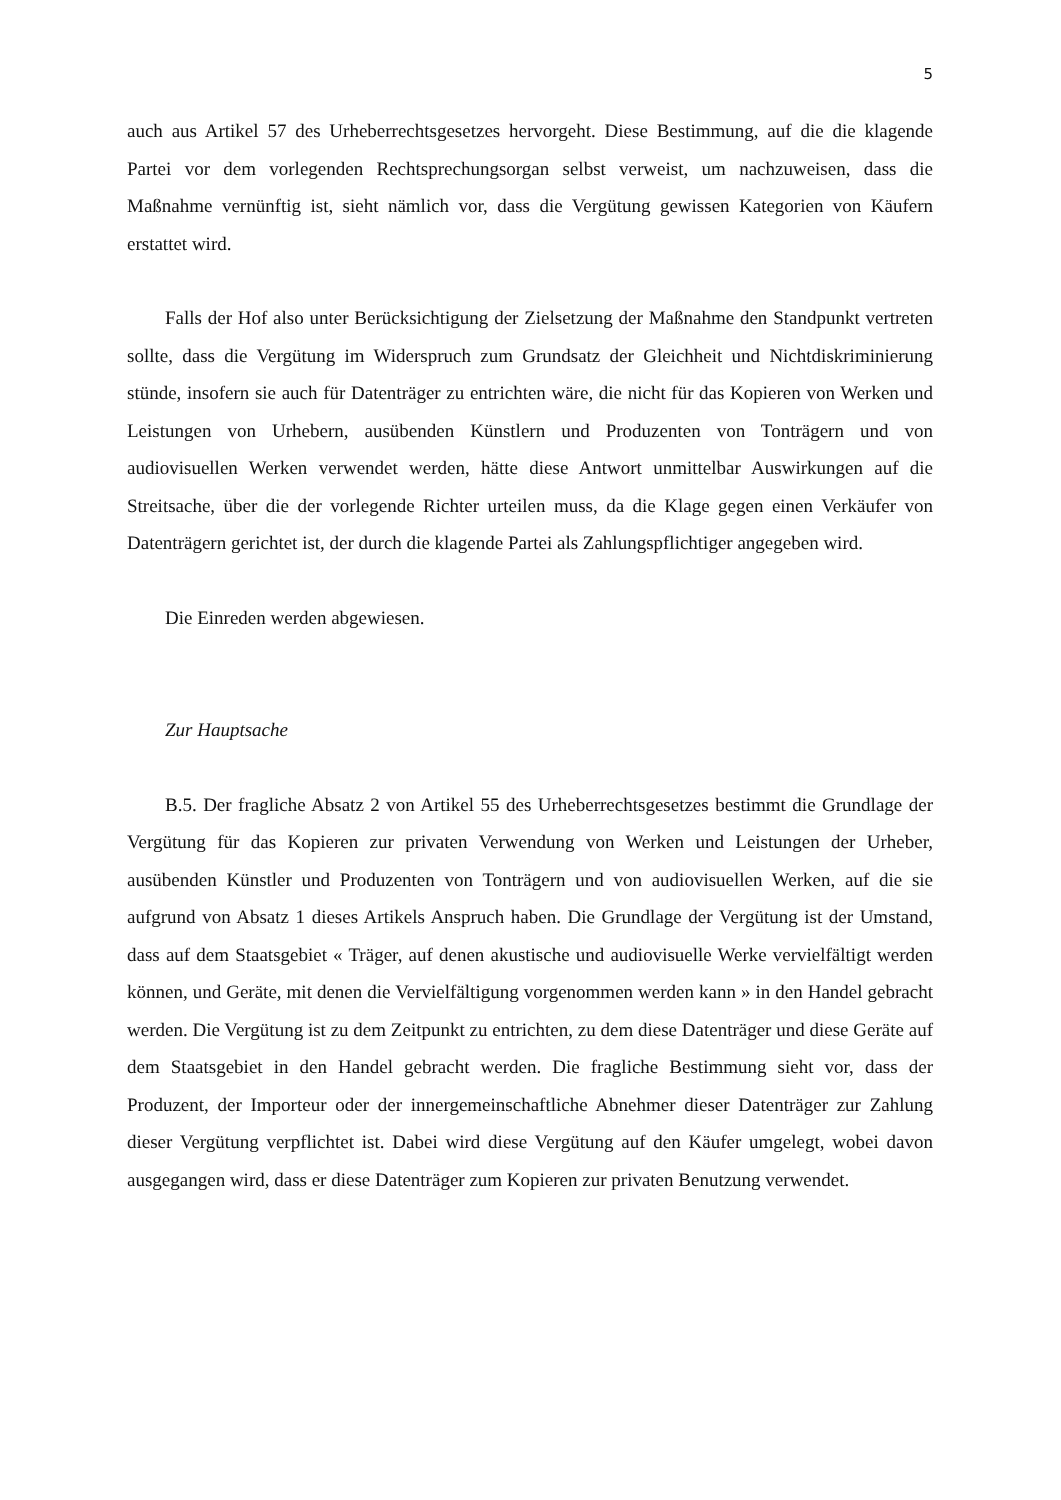5
auch aus Artikel 57 des Urheberrechtsgesetzes hervorgeht. Diese Bestimmung, auf die die klagende Partei vor dem vorlegenden Rechtsprechungsorgan selbst verweist, um nachzuweisen, dass die Maßnahme vernünftig ist, sieht nämlich vor, dass die Vergütung gewissen Kategorien von Käufern erstattet wird.
Falls der Hof also unter Berücksichtigung der Zielsetzung der Maßnahme den Standpunkt vertreten sollte, dass die Vergütung im Widerspruch zum Grundsatz der Gleichheit und Nichtdiskriminierung stünde, insofern sie auch für Datenträger zu entrichten wäre, die nicht für das Kopieren von Werken und Leistungen von Urhebern, ausübenden Künstlern und Produzenten von Tonträgern und von audiovisuellen Werken verwendet werden, hätte diese Antwort unmittelbar Auswirkungen auf die Streitsache, über die der vorlegende Richter urteilen muss, da die Klage gegen einen Verkäufer von Datenträgern gerichtet ist, der durch die klagende Partei als Zahlungspflichtiger angegeben wird.
Die Einreden werden abgewiesen.
Zur Hauptsache
B.5. Der fragliche Absatz 2 von Artikel 55 des Urheberrechtsgesetzes bestimmt die Grundlage der Vergütung für das Kopieren zur privaten Verwendung von Werken und Leistungen der Urheber, ausübenden Künstler und Produzenten von Tonträgern und von audiovisuellen Werken, auf die sie aufgrund von Absatz 1 dieses Artikels Anspruch haben. Die Grundlage der Vergütung ist der Umstand, dass auf dem Staatsgebiet « Träger, auf denen akustische und audiovisuelle Werke vervielfältigt werden können, und Geräte, mit denen die Vervielfältigung vorgenommen werden kann » in den Handel gebracht werden. Die Vergütung ist zu dem Zeitpunkt zu entrichten, zu dem diese Datenträger und diese Geräte auf dem Staatsgebiet in den Handel gebracht werden. Die fragliche Bestimmung sieht vor, dass der Produzent, der Importeur oder der innergemeinschaftliche Abnehmer dieser Datenträger zur Zahlung dieser Vergütung verpflichtet ist. Dabei wird diese Vergütung auf den Käufer umgelegt, wobei davon ausgegangen wird, dass er diese Datenträger zum Kopieren zur privaten Benutzung verwendet.